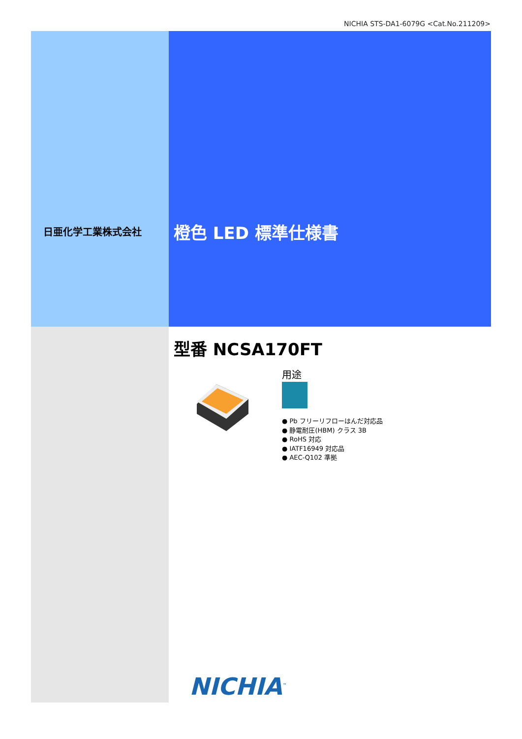NICHIA STS-DA1-6079G <Cat.No.211209>
日亜化学工業株式会社 橙色 LED 標準仕様書
型番 NCSA170FT
用途
● Pb フリーリフローはんだ対応品
● 静電耐圧(HBM) クラス 3B
● RoHS 対応
● IATF16949 対応品
● AEC-Q102 準拠
NICHIA<sup>™</sup>